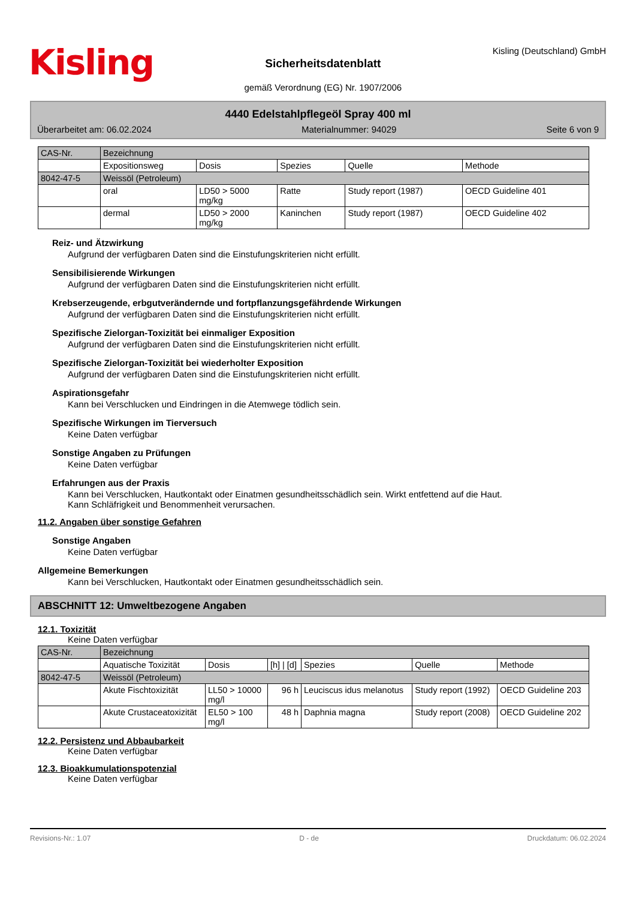Kisling
Sicherheitsdatenblatt
gemäß Verordnung (EG) Nr. 1907/2006
Kisling (Deutschland) GmbH
4440 Edelstahlpflegeöl Spray 400 ml
Überarbeitet am: 06.02.2024 Materialnummer: 94029 Seite 6 von 9
| CAS-Nr. | Bezeichnung | | | | |
| | Expositionsweg | Dosis | Spezies | Quelle | Methode |
| 8042-47-5 | Weissöl (Petroleum) | | | | |
| | oral | LD50 > 5000 mg/kg | Ratte | Study report (1987) | OECD Guideline 401 |
| | dermal | LD50 > 2000 mg/kg | Kaninchen | Study report (1987) | OECD Guideline 402 |
Reiz- und Ätzwirkung
Aufgrund der verfügbaren Daten sind die Einstufungskriterien nicht erfüllt.
Sensibilisierende Wirkungen
Aufgrund der verfügbaren Daten sind die Einstufungskriterien nicht erfüllt.
Krebserzeugende, erbgutverändernde und fortpflanzungsgefährdende Wirkungen
Aufgrund der verfügbaren Daten sind die Einstufungskriterien nicht erfüllt.
Spezifische Zielorgan-Toxizität bei einmaliger Exposition
Aufgrund der verfügbaren Daten sind die Einstufungskriterien nicht erfüllt.
Spezifische Zielorgan-Toxizität bei wiederholter Exposition
Aufgrund der verfügbaren Daten sind die Einstufungskriterien nicht erfüllt.
Aspirationsgefahr
Kann bei Verschlucken und Eindringen in die Atemwege tödlich sein.
Spezifische Wirkungen im Tierversuch
Keine Daten verfügbar
Sonstige Angaben zu Prüfungen
Keine Daten verfügbar
Erfahrungen aus der Praxis
Kann bei Verschlucken, Hautkontakt oder Einatmen gesundheitsschädlich sein. Wirkt entfettend auf die Haut.
Kann Schläfrigkeit und Benommenheit verursachen.
11.2. Angaben über sonstige Gefahren
Sonstige Angaben
Keine Daten verfügbar
Allgemeine Bemerkungen
Kann bei Verschlucken, Hautkontakt oder Einatmen gesundheitsschädlich sein.
ABSCHNITT 12: Umweltbezogene Angaben
12.1. Toxizität
Keine Daten verfügbar
| CAS-Nr. | Bezeichnung | | | | | |
| | Aquatische Toxizität | Dosis | [h] / [d] | Spezies | Quelle | Methode |
| 8042-47-5 | Weissöl (Petroleum) | | | | | |
| | Akute Fischtoxizität | LL50 > 10000 mg/l | 96 h | Leuciscus idus melanotus | Study report (1992) | OECD Guideline 203 |
| | Akute Crustaceatoxizität | EL50 > 100 mg/l | 48 h | Daphnia magna | Study report (2008) | OECD Guideline 202 |
12.2. Persistenz und Abbaubarkeit
Keine Daten verfügbar
12.3. Bioakkumulationspotenzial
Keine Daten verfügbar
Revisions-Nr.: 1.07 D - de Druckdatum: 06.02.2024